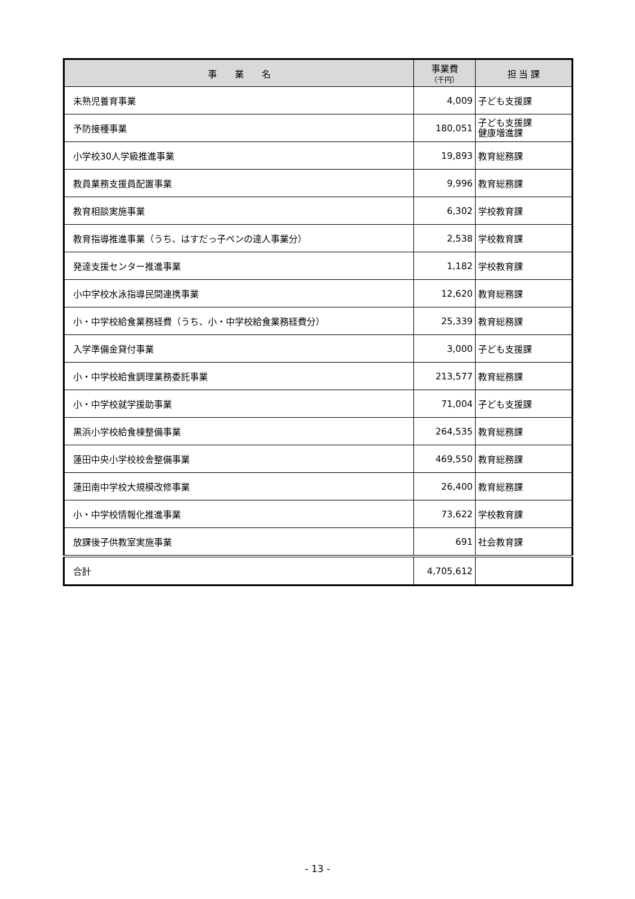| 事 業 名 | 事業費 （千円） | 担 当 課 |
| --- | --- | --- |
| 未熟児養育事業 | 4,009 | 子ども支援課 |
| 予防接種事業 | 180,051 | 子ども支援課 健康増進課 |
| 小学校30人学級推進事業 | 19,893 | 教育総務課 |
| 教員業務支援員配置事業 | 9,996 | 教育総務課 |
| 教育相談実施事業 | 6,302 | 学校教育課 |
| 教育指導推進事業（うち、はすだっ子ペンの達人事業分） | 2,538 | 学校教育課 |
| 発達支援センター推進事業 | 1,182 | 学校教育課 |
| 小中学校水泳指導民間連携事業 | 12,620 | 教育総務課 |
| 小・中学校給食業務経費（うち、小・中学校給食業務経費分） | 25,339 | 教育総務課 |
| 入学準備金貸付事業 | 3,000 | 子ども支援課 |
| 小・中学校給食調理業務委託事業 | 213,577 | 教育総務課 |
| 小・中学校就学援助事業 | 71,004 | 子ども支援課 |
| 黒浜小学校給食棟整備事業 | 264,535 | 教育総務課 |
| 蓮田中央小学校校舎整備事業 | 469,550 | 教育総務課 |
| 蓮田南中学校大規模改修事業 | 26,400 | 教育総務課 |
| 小・中学校情報化推進事業 | 73,622 | 学校教育課 |
| 放課後子供教室実施事業 | 691 | 社会教育課 |
| 合計 | 4,705,612 | |
- 13 -